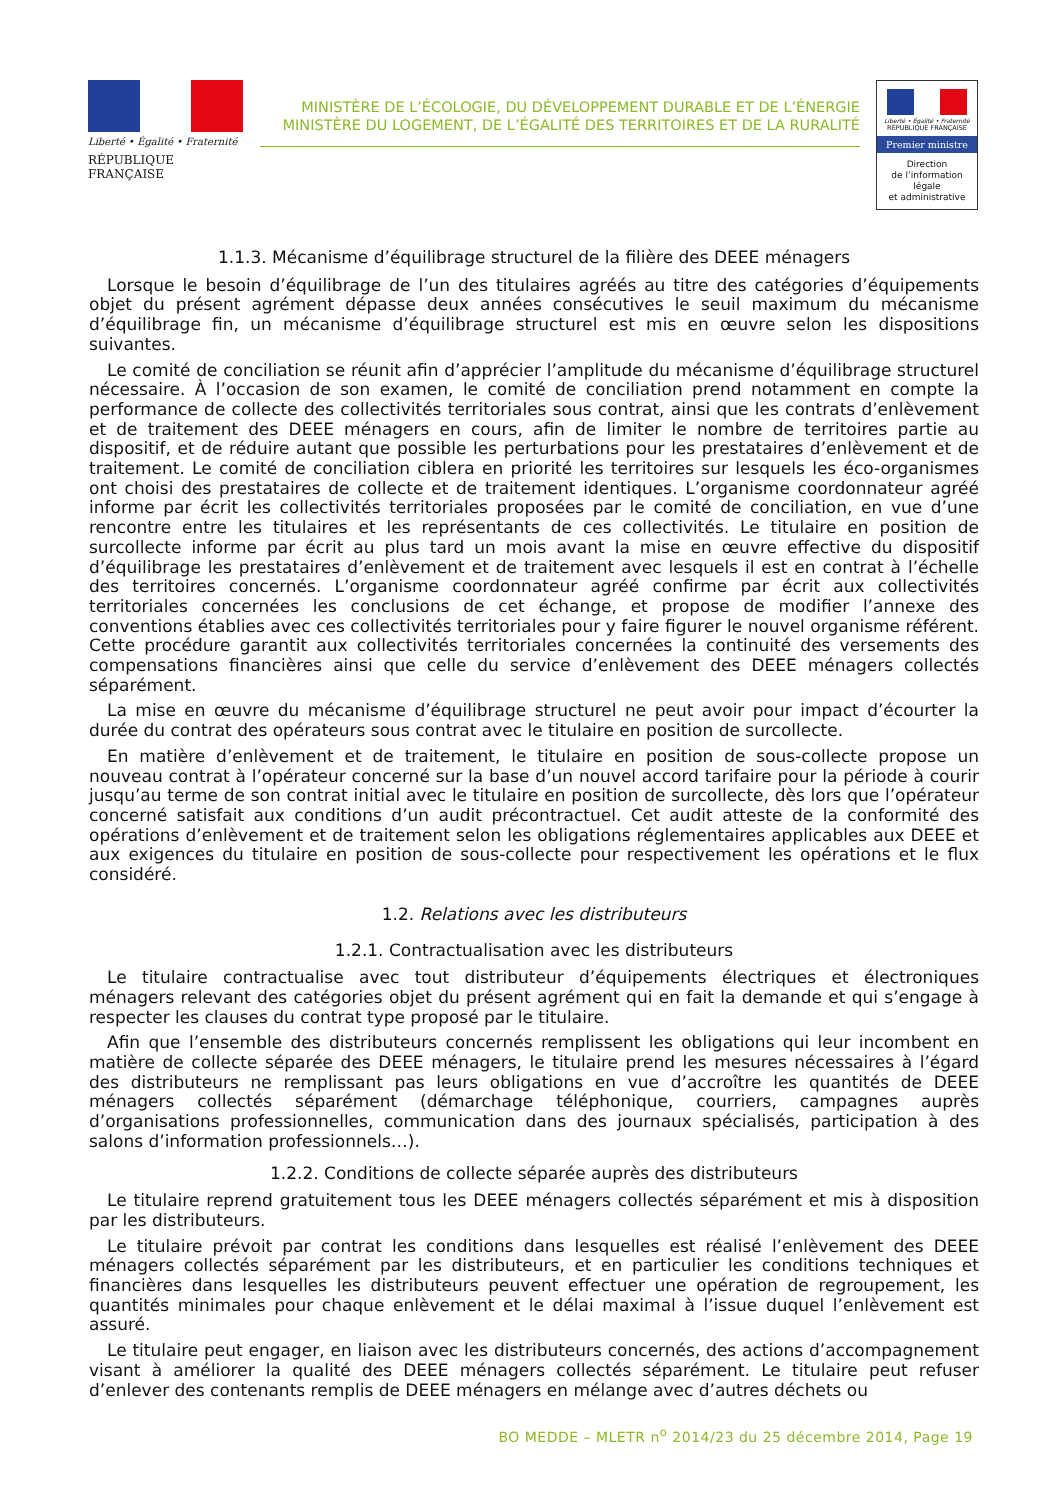Liberté • Égalité • Fraternité
RÉPUBLIQUE FRANÇAISE
MINISTÈRE DE L’ÉCOLOGIE, DU DÉVELOPPEMENT DURABLE ET DE L’ÉNERGIE
MINISTÈRE DU LOGEMENT, DE L’ÉGALITÉ DES TERRITOIRES ET DE LA RURALITÉ
Liberté • Égalité • Fraternité
RÉPUBLIQUE FRANÇAISE
Premier ministre
Direction
de l’information
légale
et administrative
1.1.3. Mécanisme d’équilibrage structurel de la filière des DEEE ménagers
Lorsque le besoin d’équilibrage de l’un des titulaires agréés au titre des catégories d’équipements objet du présent agrément dépasse deux années consécutives le seuil maximum du mécanisme d’équilibrage fin, un mécanisme d’équilibrage structurel est mis en œuvre selon les dispositions suivantes.
Le comité de conciliation se réunit afin d’apprécier l’amplitude du mécanisme d’équilibrage structurel nécessaire. À l’occasion de son examen, le comité de conciliation prend notamment en compte la performance de collecte des collectivités territoriales sous contrat, ainsi que les contrats d’enlèvement et de traitement des DEEE ménagers en cours, afin de limiter le nombre de territoires partie au dispositif, et de réduire autant que possible les perturbations pour les prestataires d’enlèvement et de traitement. Le comité de conciliation ciblera en priorité les territoires sur lesquels les éco-organismes ont choisi des prestataires de collecte et de traitement identiques. L’organisme coordonnateur agréé informe par écrit les collectivités territoriales proposées par le comité de conciliation, en vue d’une rencontre entre les titulaires et les représentants de ces collectivités. Le titulaire en position de surcollecte informe par écrit au plus tard un mois avant la mise en œuvre effective du dispositif d’équilibrage les prestataires d’enlèvement et de traitement avec lesquels il est en contrat à l’échelle des territoires concernés. L’organisme coordonnateur agréé confirme par écrit aux collectivités territoriales concernées les conclusions de cet échange, et propose de modifier l’annexe des conventions établies avec ces collectivités territoriales pour y faire figurer le nouvel organisme référent. Cette procédure garantit aux collectivités territoriales concernées la continuité des versements des compensations financières ainsi que celle du service d’enlèvement des DEEE ménagers collectés séparément.
La mise en œuvre du mécanisme d’équilibrage structurel ne peut avoir pour impact d’écourter la durée du contrat des opérateurs sous contrat avec le titulaire en position de surcollecte.
En matière d’enlèvement et de traitement, le titulaire en position de sous-collecte propose un nouveau contrat à l’opérateur concerné sur la base d’un nouvel accord tarifaire pour la période à courir jusqu’au terme de son contrat initial avec le titulaire en position de surcollecte, dès lors que l’opérateur concerné satisfait aux conditions d’un audit précontractuel. Cet audit atteste de la conformité des opérations d’enlèvement et de traitement selon les obligations réglementaires applicables aux DEEE et aux exigences du titulaire en position de sous-collecte pour respectivement les opérations et le flux considéré.
1.2. Relations avec les distributeurs
1.2.1. Contractualisation avec les distributeurs
Le titulaire contractualise avec tout distributeur d’équipements électriques et électroniques ménagers relevant des catégories objet du présent agrément qui en fait la demande et qui s’engage à respecter les clauses du contrat type proposé par le titulaire.
Afin que l’ensemble des distributeurs concernés remplissent les obligations qui leur incombent en matière de collecte séparée des DEEE ménagers, le titulaire prend les mesures nécessaires à l’égard des distributeurs ne remplissant pas leurs obligations en vue d’accroître les quantités de DEEE ménagers collectés séparément (démarchage téléphonique, courriers, campagnes auprès d’organisations professionnelles, communication dans des journaux spécialisés, participation à des salons d’information professionnels…).
1.2.2. Conditions de collecte séparée auprès des distributeurs
Le titulaire reprend gratuitement tous les DEEE ménagers collectés séparément et mis à disposition par les distributeurs.
Le titulaire prévoit par contrat les conditions dans lesquelles est réalisé l’enlèvement des DEEE ménagers collectés séparément par les distributeurs, et en particulier les conditions techniques et financières dans lesquelles les distributeurs peuvent effectuer une opération de regroupement, les quantités minimales pour chaque enlèvement et le délai maximal à l’issue duquel l’enlèvement est assuré.
Le titulaire peut engager, en liaison avec les distributeurs concernés, des actions d’accompagnement visant à améliorer la qualité des DEEE ménagers collectés séparément. Le titulaire peut refuser d’enlever des contenants remplis de DEEE ménagers en mélange avec d’autres déchets ou
BO MEDDE – MLETR n<sup>o</sup> 2014/23 du 25 décembre 2014, Page 19